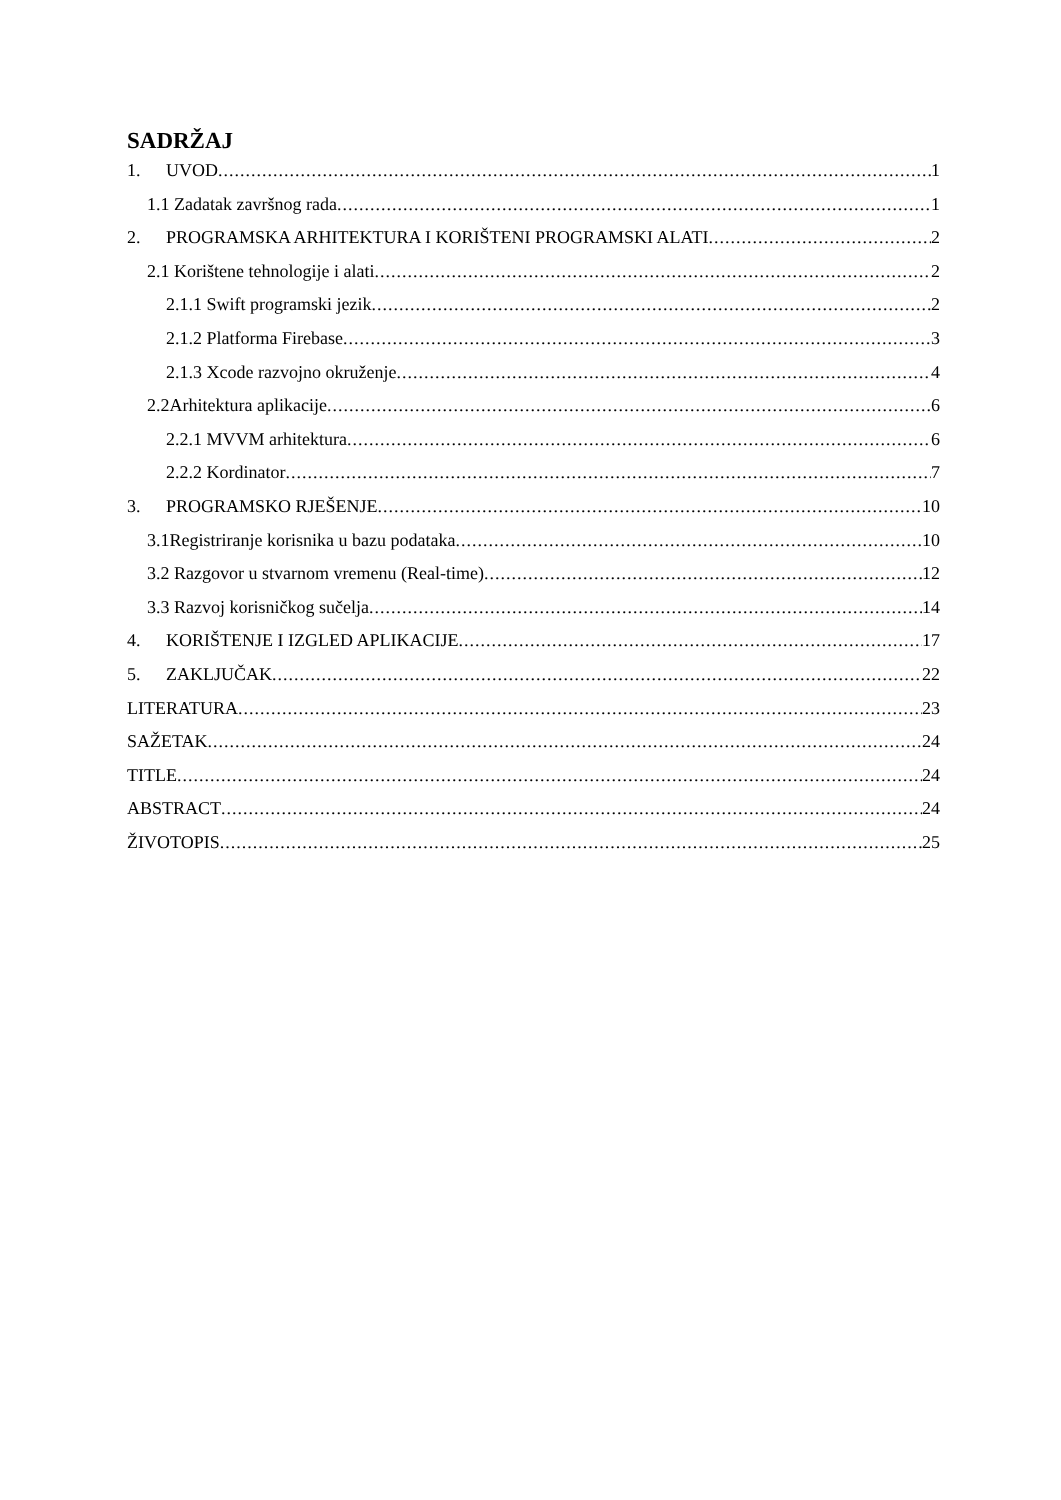SADRŽAJ
1. UVOD 1
1.1 Zadatak završnog rada 1
2. PROGRAMSKA ARHITEKTURA I KORIŠTENI PROGRAMSKI ALATI 2
2.1 Korištene tehnologije i alati 2
2.1.1 Swift programski jezik 2
2.1.2 Platforma Firebase 3
2.1.3 Xcode razvojno okruženje 4
2.2Arhitektura aplikacije 6
2.2.1 MVVM arhitektura 6
2.2.2 Kordinator 7
3. PROGRAMSKO RJEŠENJE 10
3.1Registriranje korisnika u bazu podataka 10
3.2 Razgovor u stvarnom vremenu (Real-time) 12
3.3 Razvoj korisničkog sučelja 14
4. KORIŠTENJE I IZGLED APLIKACIJE 17
5. ZAKLJUČAK 22
LITERATURA 23
SAŽETAK 24
TITLE 24
ABSTRACT 24
ŽIVOTOPIS 25